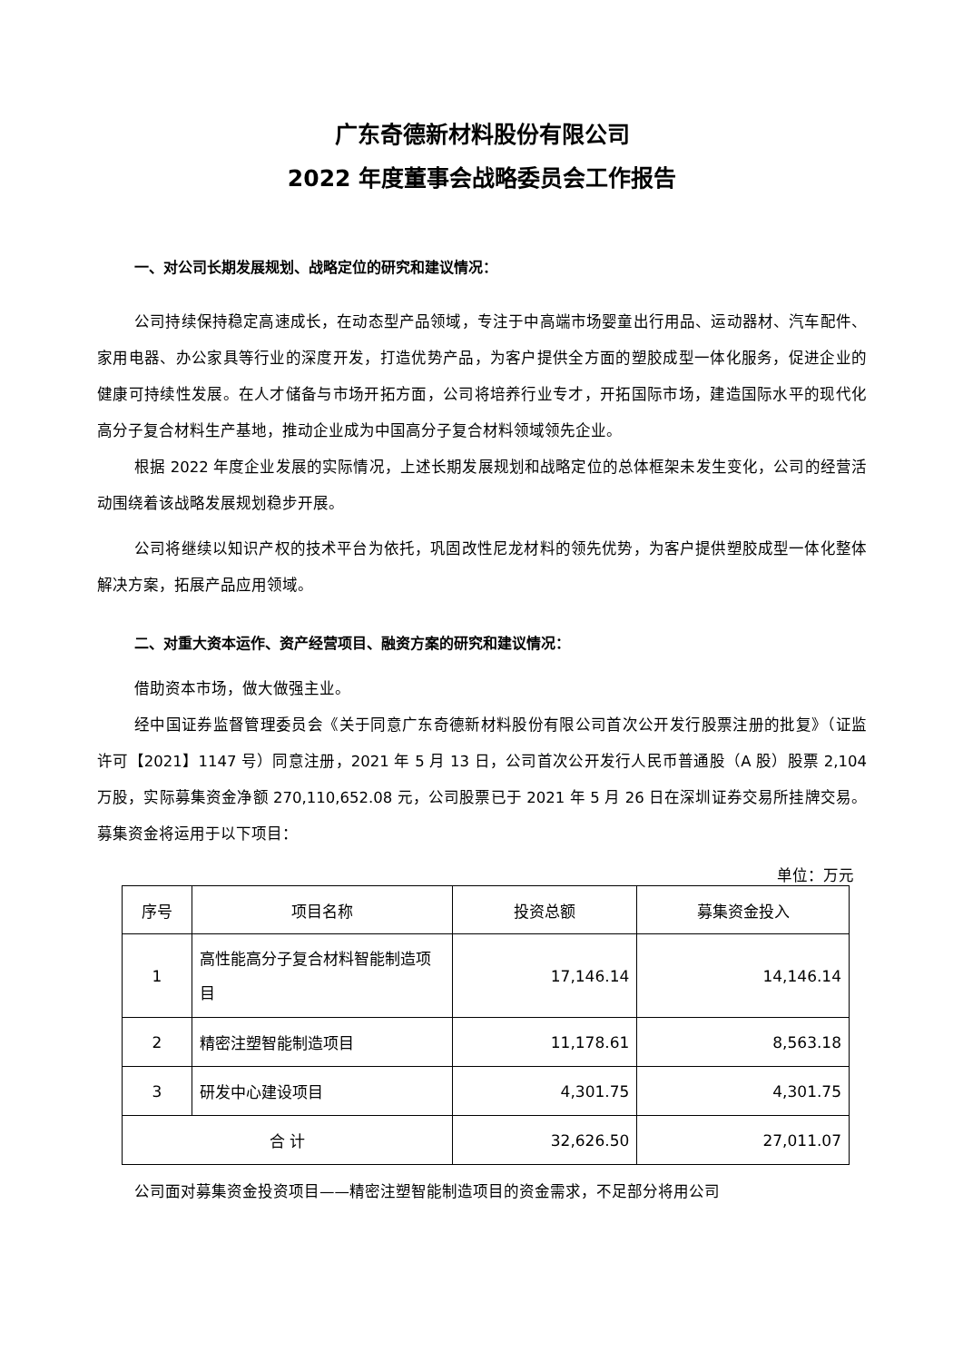广东奇德新材料股份有限公司
2022 年度董事会战略委员会工作报告
一、对公司长期发展规划、战略定位的研究和建议情况：
公司持续保持稳定高速成长，在动态型产品领域，专注于中高端市场婴童出行用品、运动器材、汽车配件、家用电器、办公家具等行业的深度开发，打造优势产品，为客户提供全方面的塑胶成型一体化服务，促进企业的健康可持续性发展。在人才储备与市场开拓方面，公司将培养行业专才，开拓国际市场，建造国际水平的现代化高分子复合材料生产基地，推动企业成为中国高分子复合材料领域领先企业。
根据 2022 年度企业发展的实际情况，上述长期发展规划和战略定位的总体框架未发生变化，公司的经营活动围绕着该战略发展规划稳步开展。
公司将继续以知识产权的技术平台为依托，巩固改性尼龙材料的领先优势，为客户提供塑胶成型一体化整体解决方案，拓展产品应用领域。
二、对重大资本运作、资产经营项目、融资方案的研究和建议情况：
借助资本市场，做大做强主业。
经中国证券监督管理委员会《关于同意广东奇德新材料股份有限公司首次公开发行股票注册的批复》（证监许可【2021】1147 号）同意注册，2021 年 5 月 13 日，公司首次公开发行人民币普通股（A 股）股票 2,104 万股，实际募集资金净额 270,110,652.08 元，公司股票已于 2021 年 5 月 26 日在深圳证券交易所挂牌交易。募集资金将运用于以下项目：
单位：万元
| 序号 | 项目名称 | 投资总额 | 募集资金投入 |
| --- | --- | --- | --- |
| 1 | 高性能高分子复合材料智能制造项目 | 17,146.14 | 14,146.14 |
| 2 | 精密注塑智能制造项目 | 11,178.61 | 8,563.18 |
| 3 | 研发中心建设项目 | 4,301.75 | 4,301.75 |
| 合 计 | | 32,626.50 | 27,011.07 |
公司面对募集资金投资项目——精密注塑智能制造项目的资金需求，不足部分将用公司